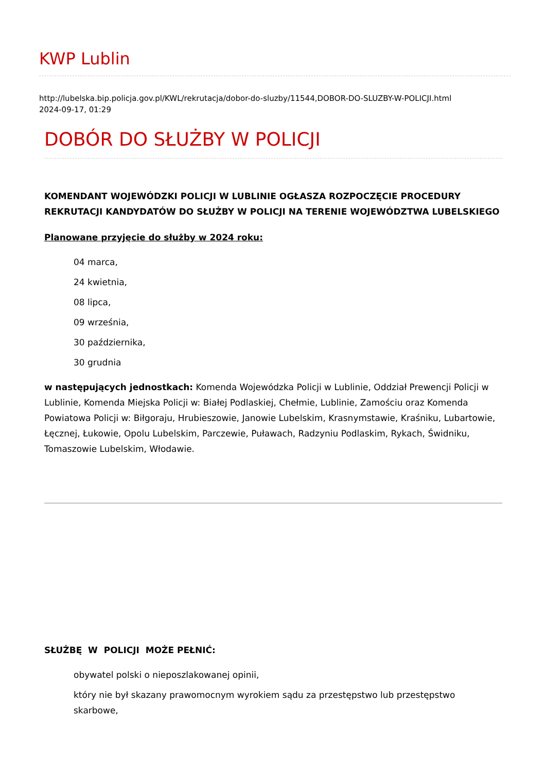KWP Lublin
http://lubelska.bip.policja.gov.pl/KWL/rekrutacja/dobor-do-sluzby/11544,DOBOR-DO-SLUZBY-W-POLICJI.html
2024-09-17, 01:29
DOBÓR DO SŁUŻBY W POLICJI
KOMENDANT WOJEWÓDZKI POLICJI W LUBLINIE OGŁASZA ROZPOCZĘCIE PROCEDURY REKRUTACJI KANDYDATÓW DO SŁUŻBY W POLICJI NA TERENIE WOJEWÓDZTWA LUBELSKIEGO
Planowane przyjęcie do służby w 2024 roku:
04 marca,
24 kwietnia,
08 lipca,
09 września,
30 października,
30 grudnia
w następujących jednostkach: Komenda Wojewódzka Policji w Lublinie, Oddział Prewencji Policji w Lublinie, Komenda Miejska Policji w: Białej Podlaskiej, Chełmie, Lublinie, Zamościu oraz Komenda Powiatowa Policji w: Biłgoraju, Hrubieszowie, Janowie Lubelskim, Krasnymstawie, Kraśniku, Lubartowie, Łęcznej, Łukowie, Opolu Lubelskim, Parczewie, Puławach, Radzyniu Podlaskim, Rykach, Świdniku, Tomaszowie Lubelskim, Włodawie.
SŁUŻBĘ W POLICJI MOŻE PEŁNIĆ:
obywatel polski o nieposzlakowanej opinii,
który nie był skazany prawomocnym wyrokiem sądu za przestępstwo lub przestępstwo skarbowe,